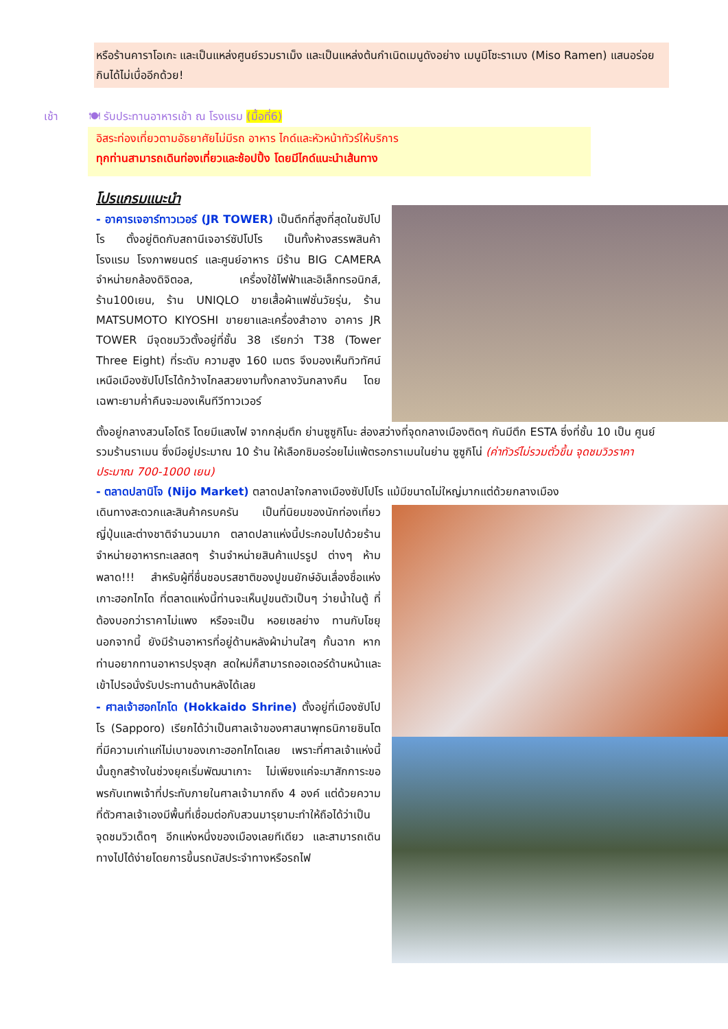หรือร้านคาราโอเกะ และเป็นแหล่งศูนย์รวมราเม็ง และเป็นแหล่งต้นกำเนิดเมนูดังอย่าง เมนูมิโซะราเมง (Miso Ramen) แสนอร่อย กินได้ไม่เบื่ออีกด้วย!
เช้า 🍽 รับประทานอาหารเช้า ณ โรงแรม (มื้อที่6)
อิสระท่องเที่ยวตามอัธยาศัยไม่มีรถ อาหาร ไกด์และหัวหน้าทัวร์ให้บริการ
ทุกท่านสามารถเดินท่องเที่ยวและช้อปปิ้ง โดยมีไกด์แนะนำเส้นทาง
โปรแกรมแนะนำ
- อาคารเจอาร์ทาวเวอร์ (JR TOWER) เป็นตึกที่สูงที่สุดในซัปโปโร ตั้งอยู่ติดกับสถานีเจอาร์ซัปโปโร เป็นทั้งห้างสรรพสินค้า โรงแรม โรงภาพยนตร์ และศูนย์อาหาร มีร้าน BIG CAMERA จำหน่ายกล้องดิจิตอล, เครื่องใช้ไฟฟ้าและอิเล็กทรอนิกส์, ร้าน100เยน, ร้าน UNIQLO ขายเสื้อผ้าแฟชั่นวัยรุ่น, ร้าน MATSUMOTO KIYOSHI ขายยาและเครื่องสำอาง อาคาร JR TOWER มีจุดชมวิวตั้งอยู่ที่ชั้น 38 เรียกว่า T38 (Tower Three Eight) ที่ระดับ ความสูง 160 เมตร จึงมองเห็นทิวทัศน์เหนือเมืองซัปโปโรได้กว้างไกลสวยงามทั้งกลางวันกลางคืน โดยเฉพาะยามค่ำคืนจะมองเห็นทีวีทาวเวอร์
ตั้งอยู่กลางสวนโอโดริ โดยมีแสงไฟ จากกลุ่มตึก ย่านซูซูกิโนะ ส่องสว่างที่จุดกลางเมืองติดๆ กันมีตึก ESTA ซึ่งที่ชั้น 10 เป็น ศูนย์รวมร้านราเมน ซึ่งมีอยู่ประมาณ 10 ร้าน ให้เลือกชิมอร่อยไม่แพ้ตรอกราเมนในย่าน ซูซูกิโน่ (ค่าทัวร์ไม่รวมตั๋วขึ้น จุดชมวิวราคาประมาณ 700-1000 เยน)
- ตลาดปลานิโจ (Nijo Market) ตลาดปลาใจกลางเมืองซัปโปโร แม้มีขนาดไม่ใหญ่มากแต่ด้วยกลางเมือง
เดินทางสะดวกและสินค้าครบครัน เป็นที่นิยมของนักท่องเที่ยวญี่ปุ่นและต่างชาติจำนวนมาก ตลาดปลาแห่งนี้ประกอบไปด้วยร้านจำหน่ายอาหารทะเลสดๆ ร้านจำหน่ายสินค้าแปรรูป ต่างๆ ห้ามพลาด!!! สำหรับผู้ที่ชื่นชอบรสชาติของปูขนยักษ์อันเลื่องชื่อแห่งเกาะฮอกไกโด ที่ตลาดแห่งนี้ท่านจะเห็นปูขนตัวเป็นๆ ว่ายน้ำในตู้ ที่ต้องบอกว่าราคาไม่แพง หรือจะเป็น หอยเชลย่าง ทานกับโชยุ นอกจากนี้ ยังมีร้านอาหารที่อยู่ด้านหลังผ้าม่านใสๆ กั้นฉาก หากท่านอยากทานอาหารปรุงสุก สดใหม่ก็สามารถออเดอร์ด้านหน้าและเข้าไปรอนั่งรับประทานด้านหลังได้เลย
- ศาลเจ้าฮอกไกโด (Hokkaido Shrine) ตั้งอยู่ที่เมืองซัปโปโร (Sapporo) เรียกได้ว่าเป็นศาลเจ้าของศาสนาพุทธนิกายชินโตที่มีความเก่าแก่ไม่เบาของเกาะฮอกไกโดเลย เพราะที่ศาลเจ้าแห่งนี้นั้นถูกสร้างในช่วงยุคเริ่มพัฒนาเกาะ ไม่เพียงแค่จะมาสักการะขอพรกับเทพเจ้าที่ประทับภายในศาลเจ้ามากถึง 4 องค์ แต่ด้วยความที่ตัวศาลเจ้าเองมีพื้นที่เชื่อมต่อกับสวนมารุยามะทำให้ถือได้ว่าเป็นจุดชมวิวเด็ดๆ อีกแห่งหนึ่งของเมืองเลยทีเดียว และสามารถเดินทางไปได้ง่ายโดยการขึ้นรถบัสประจำทางหรือรถไฟ